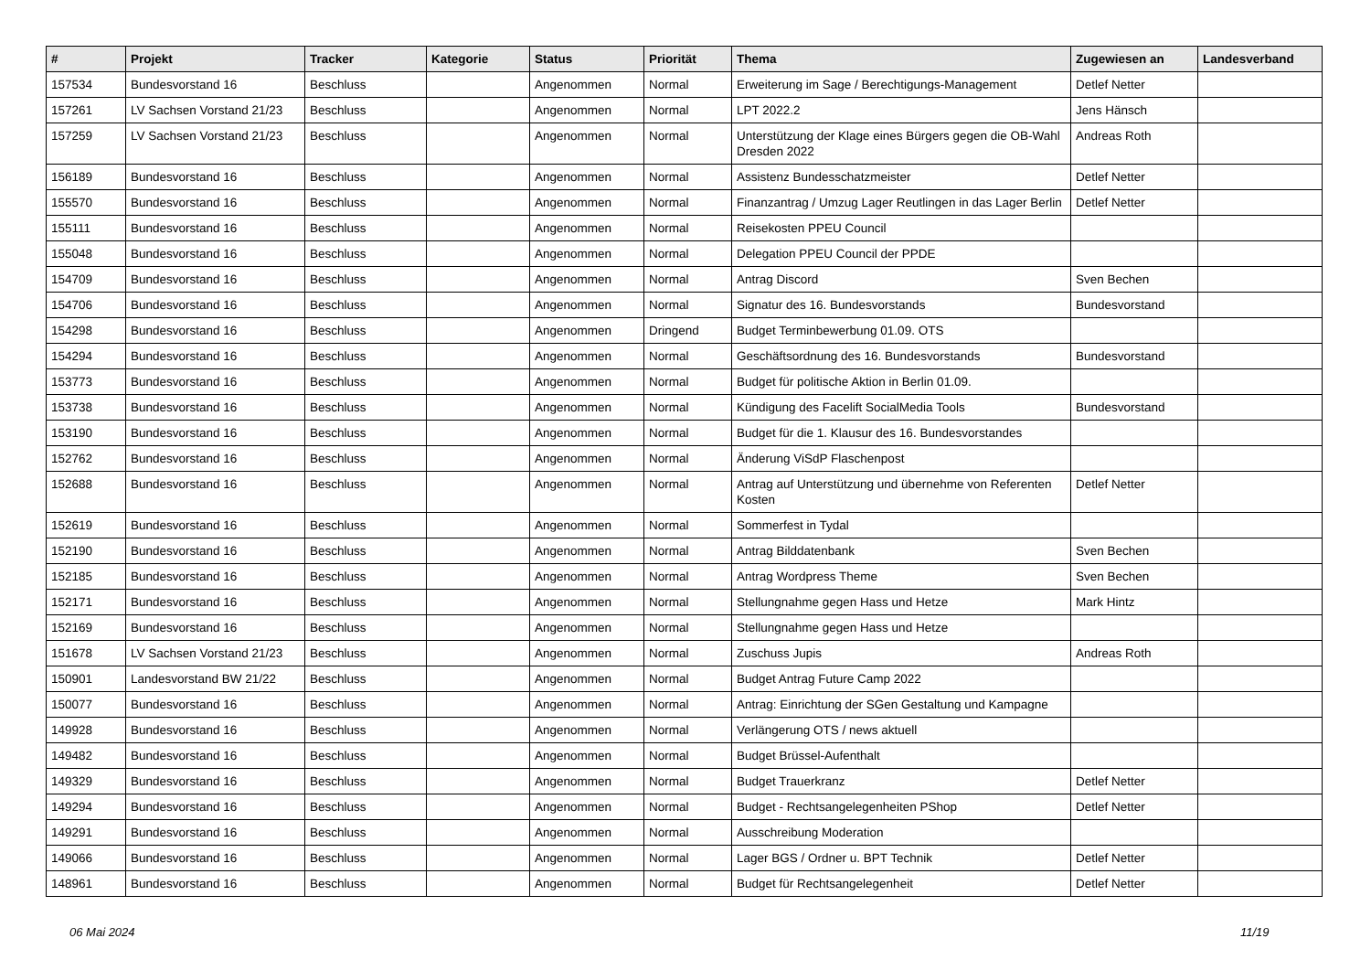| # | Projekt | Tracker | Kategorie | Status | Priorität | Thema | Zugewiesen an | Landesverband |
| --- | --- | --- | --- | --- | --- | --- | --- | --- |
| 157534 | Bundesvorstand 16 | Beschluss | | Angenommen | Normal | Erweiterung im Sage / Berechtigungs-Management | Detlef Netter | |
| 157261 | LV Sachsen Vorstand 21/23 | Beschluss | | Angenommen | Normal | LPT 2022.2 | Jens Hänsch | |
| 157259 | LV Sachsen Vorstand 21/23 | Beschluss | | Angenommen | Normal | Unterstützung der Klage eines Bürgers gegen die OB-Wahl Dresden 2022 | Andreas Roth | |
| 156189 | Bundesvorstand 16 | Beschluss | | Angenommen | Normal | Assistenz Bundesschatzmeister | Detlef Netter | |
| 155570 | Bundesvorstand 16 | Beschluss | | Angenommen | Normal | Finanzantrag / Umzug Lager Reutlingen in das Lager Berlin | Detlef Netter | |
| 155111 | Bundesvorstand 16 | Beschluss | | Angenommen | Normal | Reisekosten PPEU Council | | |
| 155048 | Bundesvorstand 16 | Beschluss | | Angenommen | Normal | Delegation PPEU Council der PPDE | | |
| 154709 | Bundesvorstand 16 | Beschluss | | Angenommen | Normal | Antrag Discord | Sven Bechen | |
| 154706 | Bundesvorstand 16 | Beschluss | | Angenommen | Normal | Signatur des 16. Bundesvorstands | Bundesvorstand | |
| 154298 | Bundesvorstand 16 | Beschluss | | Angenommen | Dringend | Budget Terminbewerbung 01.09. OTS | | |
| 154294 | Bundesvorstand 16 | Beschluss | | Angenommen | Normal | Geschäftsordnung des 16. Bundesvorstands | Bundesvorstand | |
| 153773 | Bundesvorstand 16 | Beschluss | | Angenommen | Normal | Budget für politische Aktion in Berlin 01.09. | | |
| 153738 | Bundesvorstand 16 | Beschluss | | Angenommen | Normal | Kündigung des Facelift SocialMedia Tools | Bundesvorstand | |
| 153190 | Bundesvorstand 16 | Beschluss | | Angenommen | Normal | Budget für die 1. Klausur des 16. Bundesvorstandes | | |
| 152762 | Bundesvorstand 16 | Beschluss | | Angenommen | Normal | Änderung ViSdP Flaschenpost | | |
| 152688 | Bundesvorstand 16 | Beschluss | | Angenommen | Normal | Antrag auf Unterstützung und übernehme von Referenten Kosten | Detlef Netter | |
| 152619 | Bundesvorstand 16 | Beschluss | | Angenommen | Normal | Sommerfest in Tydal | | |
| 152190 | Bundesvorstand 16 | Beschluss | | Angenommen | Normal | Antrag Bilddatenbank | Sven Bechen | |
| 152185 | Bundesvorstand 16 | Beschluss | | Angenommen | Normal | Antrag Wordpress Theme | Sven Bechen | |
| 152171 | Bundesvorstand 16 | Beschluss | | Angenommen | Normal | Stellungnahme gegen Hass und Hetze | Mark Hintz | |
| 152169 | Bundesvorstand 16 | Beschluss | | Angenommen | Normal | Stellungnahme gegen Hass und Hetze | | |
| 151678 | LV Sachsen Vorstand 21/23 | Beschluss | | Angenommen | Normal | Zuschuss Jupis | Andreas Roth | |
| 150901 | Landesvorstand BW 21/22 | Beschluss | | Angenommen | Normal | Budget Antrag Future Camp 2022 | | |
| 150077 | Bundesvorstand 16 | Beschluss | | Angenommen | Normal | Antrag: Einrichtung der SGen Gestaltung und Kampagne | | |
| 149928 | Bundesvorstand 16 | Beschluss | | Angenommen | Normal | Verlängerung OTS / news aktuell | | |
| 149482 | Bundesvorstand 16 | Beschluss | | Angenommen | Normal | Budget Brüssel-Aufenthalt | | |
| 149329 | Bundesvorstand 16 | Beschluss | | Angenommen | Normal | Budget Trauerkranz | Detlef Netter | |
| 149294 | Bundesvorstand 16 | Beschluss | | Angenommen | Normal | Budget - Rechtsangelegenheiten PShop | Detlef Netter | |
| 149291 | Bundesvorstand 16 | Beschluss | | Angenommen | Normal | Ausschreibung Moderation | | |
| 149066 | Bundesvorstand 16 | Beschluss | | Angenommen | Normal | Lager BGS / Ordner u. BPT Technik | Detlef Netter | |
| 148961 | Bundesvorstand 16 | Beschluss | | Angenommen | Normal | Budget für Rechtsangelegenheit | Detlef Netter | |
06 Mai 2024 11/19